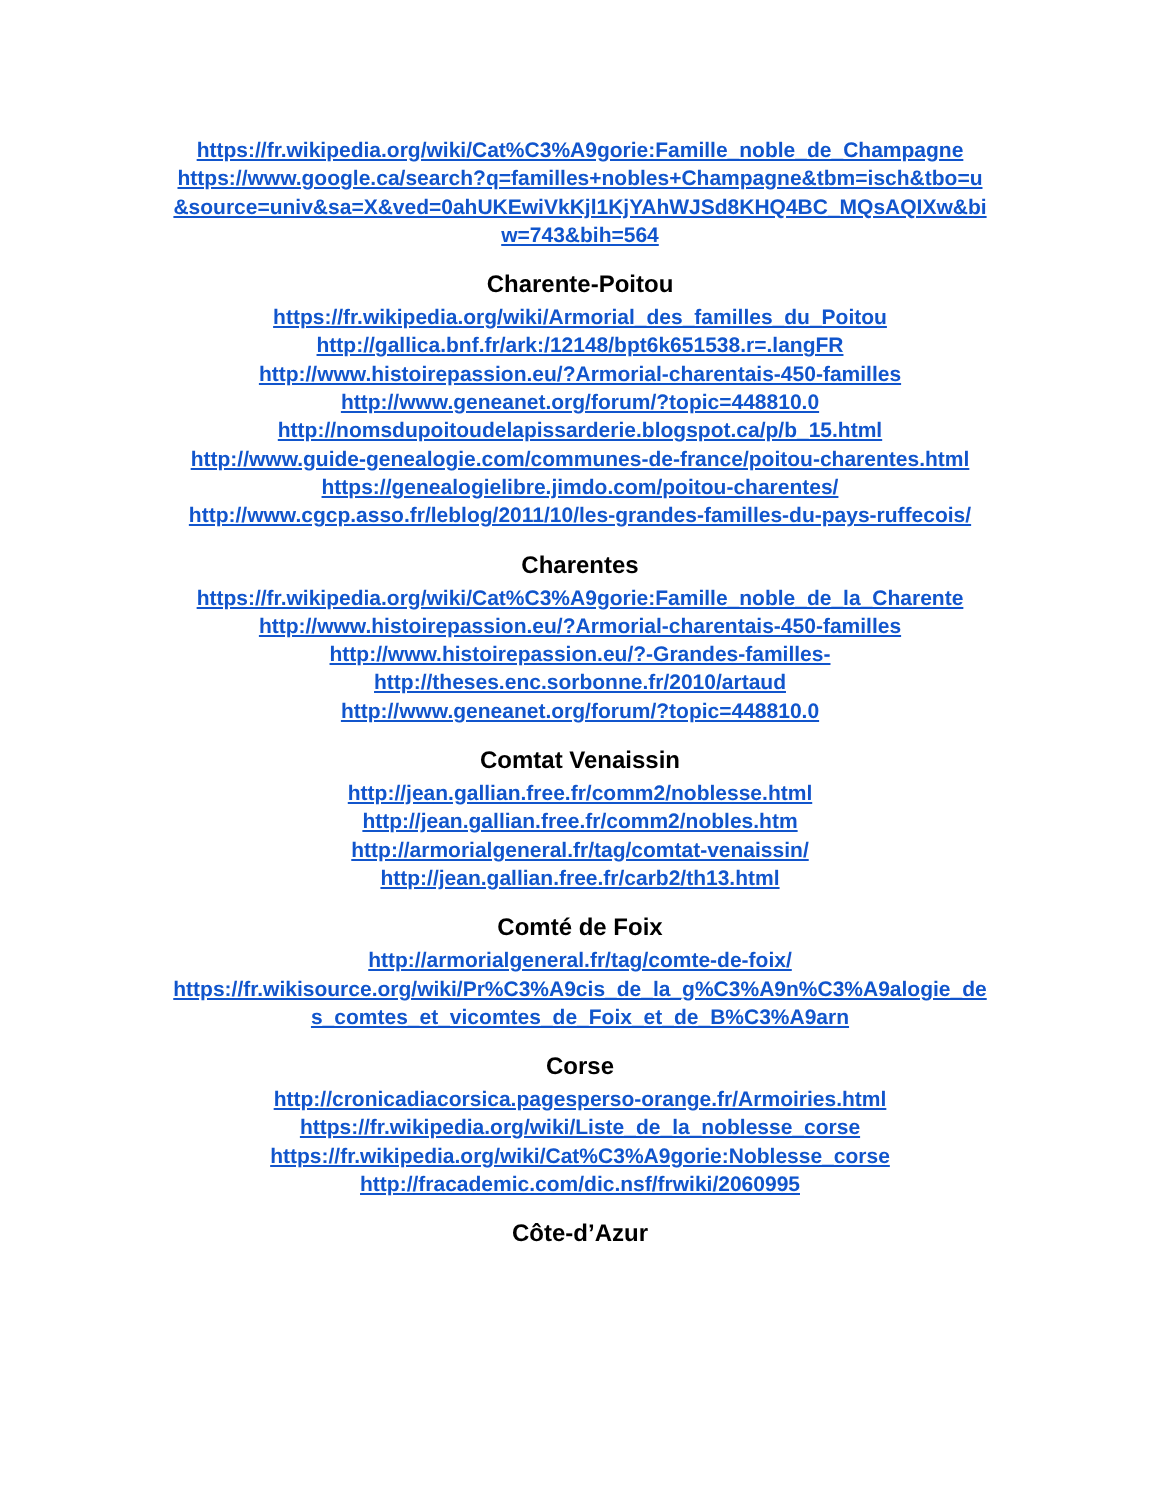https://fr.wikipedia.org/wiki/Cat%C3%A9gorie:Famille_noble_de_Champagne
https://www.google.ca/search?q=familles+nobles+Champagne&tbm=isch&tbo=u&source=univ&sa=X&ved=0ahUKEwiVkKjl1KjYAhWJSd8KHQ4BC_MQsAQIXw&biw=743&bih=564
Charente-Poitou
https://fr.wikipedia.org/wiki/Armorial_des_familles_du_Poitou
http://gallica.bnf.fr/ark:/12148/bpt6k651538.r=.langFR
http://www.histoirepassion.eu/?Armorial-charentais-450-familles
http://www.geneanet.org/forum/?topic=448810.0
http://nomsdupoitoudelapissarderie.blogspot.ca/p/b_15.html
http://www.guide-genealogie.com/communes-de-france/poitou-charentes.html
https://genealogielibre.jimdo.com/poitou-charentes/
http://www.cgcp.asso.fr/leblog/2011/10/les-grandes-familles-du-pays-ruffecois/
Charentes
https://fr.wikipedia.org/wiki/Cat%C3%A9gorie:Famille_noble_de_la_Charente
http://www.histoirepassion.eu/?Armorial-charentais-450-familles
http://www.histoirepassion.eu/?-Grandes-familles-
http://theses.enc.sorbonne.fr/2010/artaud
http://www.geneanet.org/forum/?topic=448810.0
Comtat Venaissin
http://jean.gallian.free.fr/comm2/noblesse.html
http://jean.gallian.free.fr/comm2/nobles.htm
http://armorialgeneral.fr/tag/comtat-venaissin/
http://jean.gallian.free.fr/carb2/th13.html
Comté de Foix
http://armorialgeneral.fr/tag/comte-de-foix/
https://fr.wikisource.org/wiki/Pr%C3%A9cis_de_la_g%C3%A9n%C3%A9alogie_des_comtes_et_vicomtes_de_Foix_et_de_B%C3%A9arn
Corse
http://cronicadiacorsica.pagesperso-orange.fr/Armoiries.html
https://fr.wikipedia.org/wiki/Liste_de_la_noblesse_corse
https://fr.wikipedia.org/wiki/Cat%C3%A9gorie:Noblesse_corse
http://fracademic.com/dic.nsf/frwiki/2060995
Côte-d’Azur